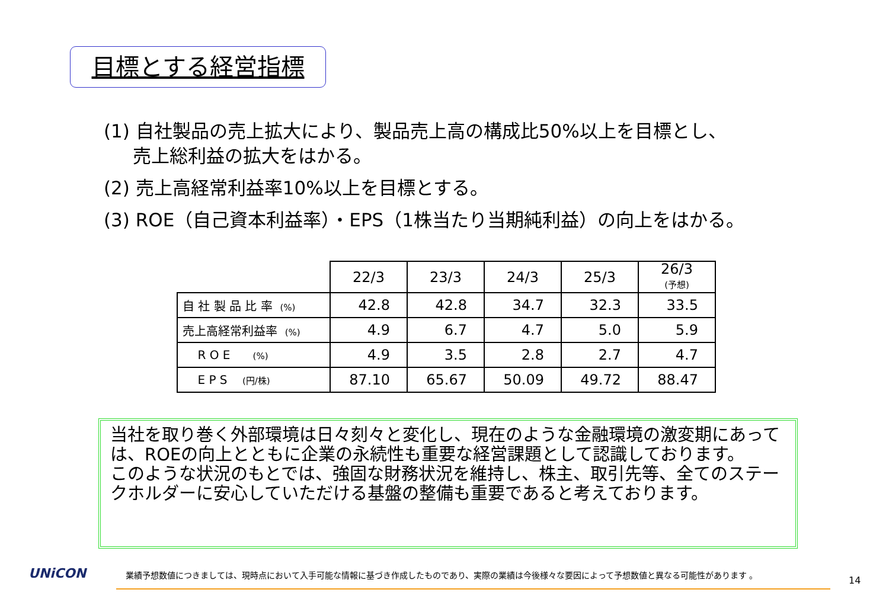目標とする経営指標
(1) 自社製品の売上拡大により、製品売上高の構成比50%以上を目標とし、
売上総利益の拡大をはかる。
(2) 売上高経常利益率10%以上を目標とする。
(3) ROE（自己資本利益率）・EPS（1株当たり当期純利益）の向上をはかる。
| | 22/3 | 23/3 | 24/3 | 25/3 | 26/3 (予想) |
| 自 社 製 品 比 率 (%) | 42.8 | 42.8 | 34.7 | 32.3 | 33.5 |
| 売上高経常利益率 (%) | 4.9 | 6.7 | 4.7 | 5.0 | 5.9 |
| R O E (%) | 4.9 | 3.5 | 2.8 | 2.7 | 4.7 |
| E P S (円/株) | 87.10 | 65.67 | 50.09 | 49.72 | 88.47 |
当社を取り巻く外部環境は日々刻々と変化し、現在のような金融環境の激変期にあっては、ROEの向上とともに企業の永続性も重要な経営課題として認識しております。
このような状況のもとでは、強固な財務状況を維持し、株主、取引先等、全てのステークホルダーに安心していただける基盤の整備も重要であると考えております。
UNiCON
業績予想数値につきましては、現時点において入手可能な情報に基づき作成したものであり、実際の業績は今後様々な要因によって予想数値と異なる可能性があります 。
14